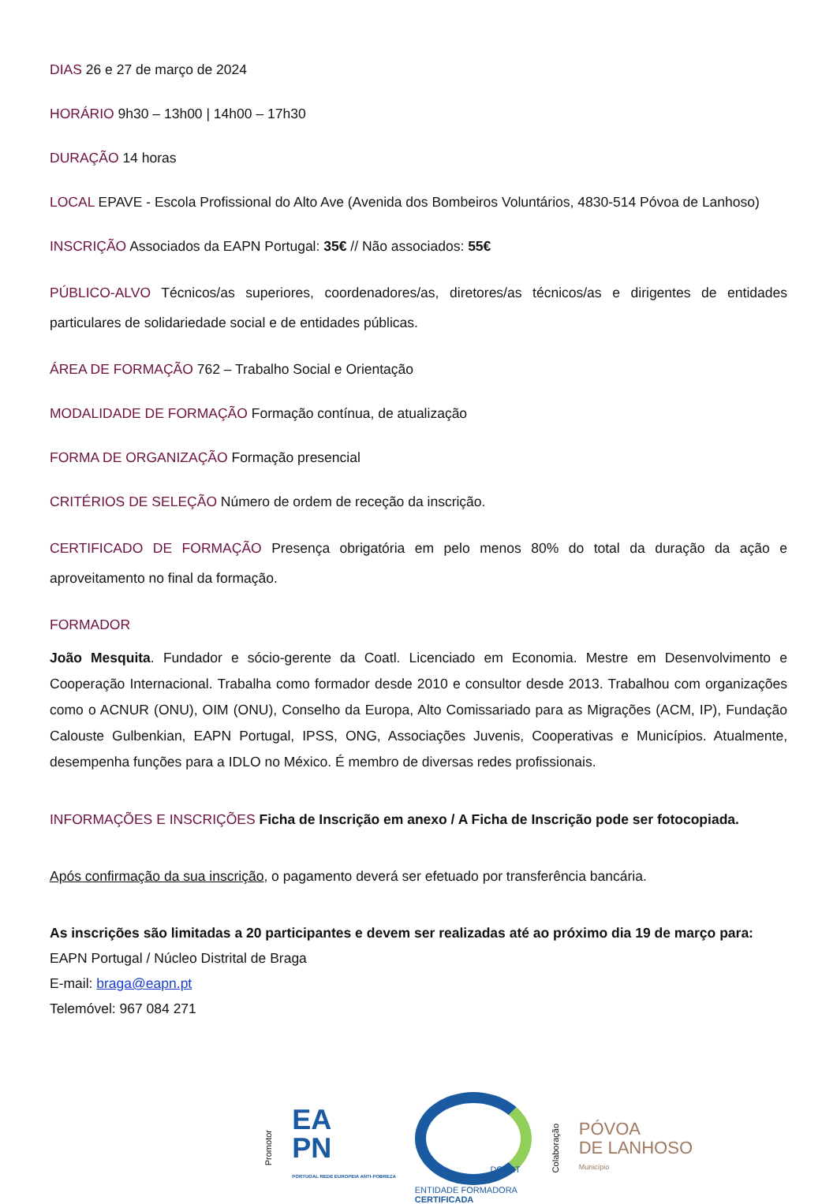DIAS 26 e 27 de março de 2024
HORÁRIO 9h30 – 13h00 | 14h00 – 17h30
DURAÇÃO 14 horas
LOCAL EPAVE - Escola Profissional do Alto Ave (Avenida dos Bombeiros Voluntários, 4830-514 Póvoa de Lanhoso)
INSCRIÇÃO Associados da EAPN Portugal: 35€ // Não associados: 55€
PÚBLICO-ALVO Técnicos/as superiores, coordenadores/as, diretores/as técnicos/as e dirigentes de entidades particulares de solidariedade social e de entidades públicas.
ÁREA DE FORMAÇÃO 762 – Trabalho Social e Orientação
MODALIDADE DE FORMAÇÃO Formação contínua, de atualização
FORMA DE ORGANIZAÇÃO Formação presencial
CRITÉRIOS DE SELEÇÃO Número de ordem de receção da inscrição.
CERTIFICADO DE FORMAÇÃO Presença obrigatória em pelo menos 80% do total da duração da ação e aproveitamento no final da formação.
FORMADOR
João Mesquita. Fundador e sócio-gerente da Coatl. Licenciado em Economia. Mestre em Desenvolvimento e Cooperação Internacional. Trabalha como formador desde 2010 e consultor desde 2013. Trabalhou com organizações como o ACNUR (ONU), OIM (ONU), Conselho da Europa, Alto Comissariado para as Migrações (ACM, IP), Fundação Calouste Gulbenkian, EAPN Portugal, IPSS, ONG, Associações Juvenis, Cooperativas e Municípios. Atualmente, desempenha funções para a IDLO no México. É membro de diversas redes profissionais.
INFORMAÇÕES E INSCRIÇÕES Ficha de Inscrição em anexo / A Ficha de Inscrição pode ser fotocopiada.
Após confirmação da sua inscrição, o pagamento deverá ser efetuado por transferência bancária.
As inscrições são limitadas a 20 participantes e devem ser realizadas até ao próximo dia 19 de março para:
EAPN Portugal / Núcleo Distrital de Braga
E-mail: braga@eapn.pt
Telemóvel: 967 084 271
Promotor
EA
PN
PORTUGAL REDE EUROPEIA ANTI-POBREZA
DGERT
ENTIDADE FORMADORA
CERTIFICADA
Colaboração
PÓVOA
DE LANHOSO
Município